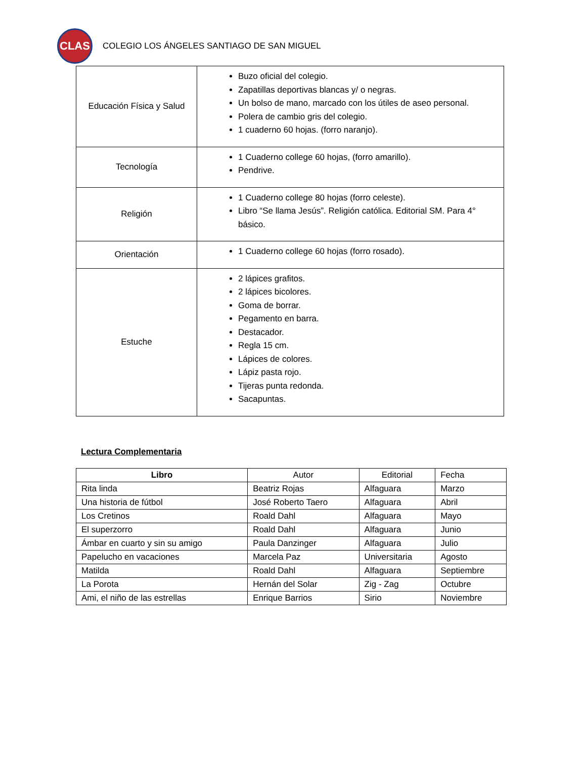CLAS
COLEGIO LOS ÁNGELES SANTIAGO DE SAN MIGUEL
| Educación Física y Salud | Buzo oficial del colegio. Zapatillas deportivas blancas y/ o negras. Un bolso de mano, marcado con los útiles de aseo personal. Polera de cambio gris del colegio. 1 cuaderno 60 hojas. (forro naranjo). |
| Tecnología | 1 Cuaderno college 60 hojas, (forro amarillo). Pendrive. |
| Religión | 1 Cuaderno college 80 hojas (forro celeste). Libro “Se llama Jesús”. Religión católica. Editorial SM. Para 4° básico. |
| Orientación | 1 Cuaderno college 60 hojas (forro rosado). |
| Estuche | 2 lápices grafitos. 2 lápices bicolores. Goma de borrar. Pegamento en barra. Destacador. Regla 15 cm. Lápices de colores. Lápiz pasta rojo. Tijeras punta redonda. Sacapuntas. |
Lectura Complementaria
| Libro | Autor | Editorial | Fecha |
| --- | --- | --- | --- |
| Rita linda | Beatriz Rojas | Alfaguara | Marzo |
| Una historia de fútbol | José Roberto Taero | Alfaguara | Abril |
| Los Cretinos | Roald Dahl | Alfaguara | Mayo |
| El superzorro | Roald Dahl | Alfaguara | Junio |
| Ámbar en cuarto y sin su amigo | Paula Danzinger | Alfaguara | Julio |
| Papelucho en vacaciones | Marcela Paz | Universitaria | Agosto |
| Matilda | Roald Dahl | Alfaguara | Septiembre |
| La Porota | Hernán del Solar | Zig - Zag | Octubre |
| Ami, el niño de las estrellas | Enrique Barrios | Sirio | Noviembre |